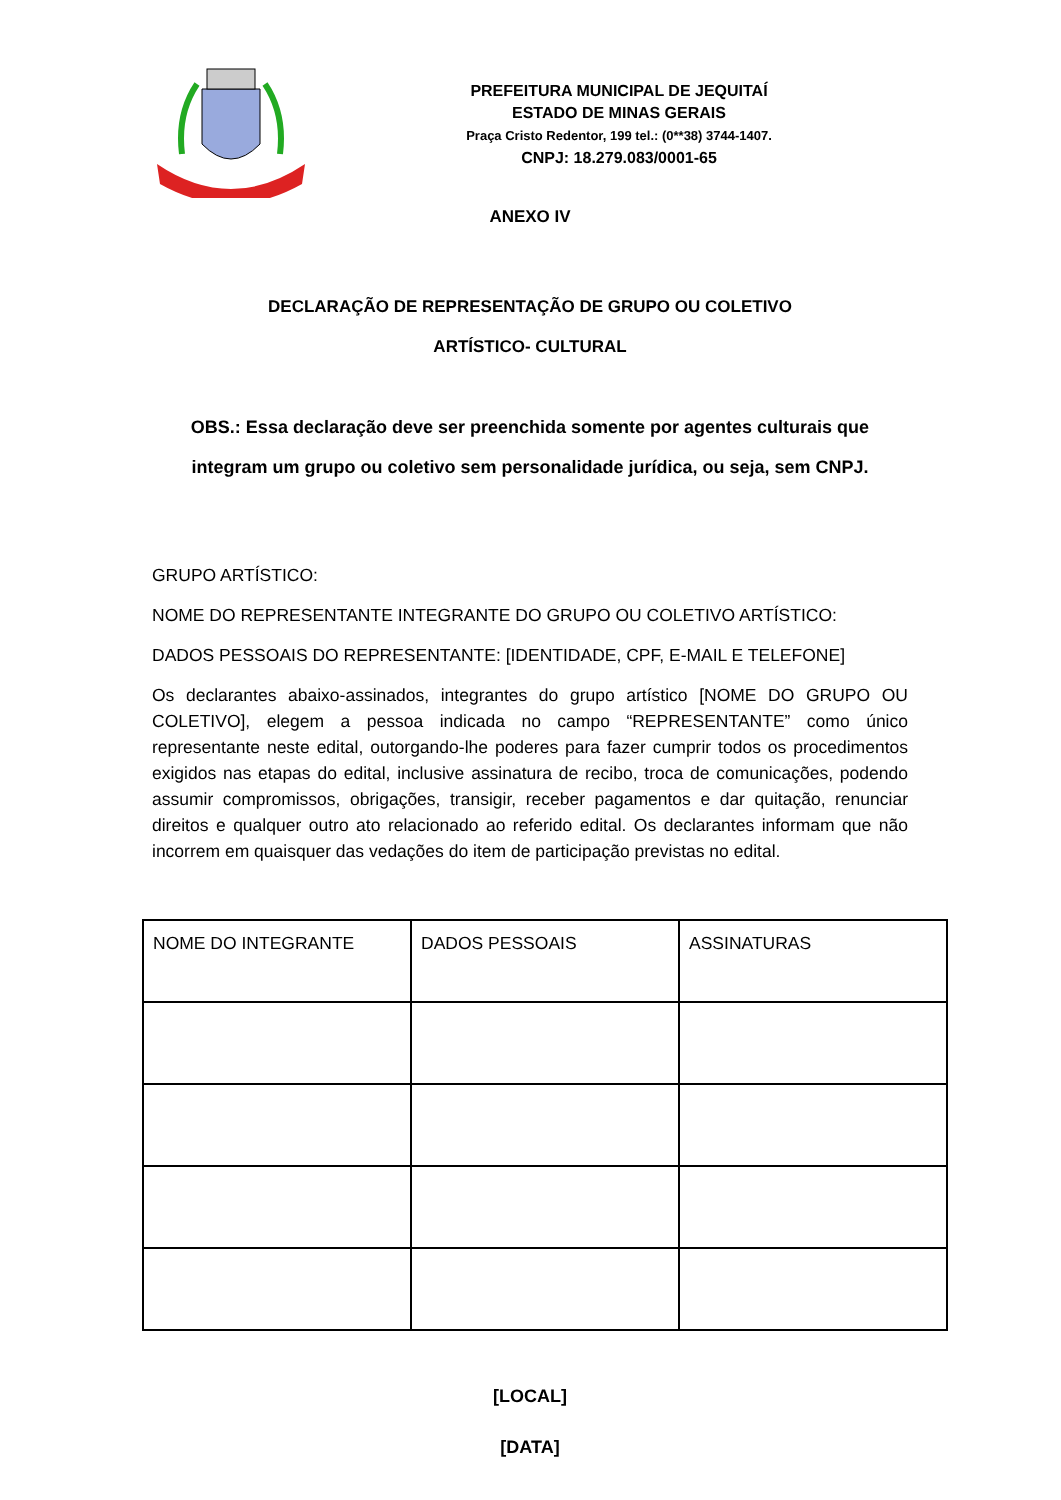PREFEITURA MUNICIPAL DE JEQUITAÍ
ESTADO DE MINAS GERAIS
Praça Cristo Redentor, 199 tel.: (0**38) 3744-1407.
CNPJ: 18.279.083/0001-65
ANEXO IV
DECLARAÇÃO DE REPRESENTAÇÃO DE GRUPO OU COLETIVO
ARTÍSTICO- CULTURAL
OBS.: Essa declaração deve ser preenchida somente por agentes culturais que integram um grupo ou coletivo sem personalidade jurídica, ou seja, sem CNPJ.
GRUPO ARTÍSTICO:
NOME DO REPRESENTANTE INTEGRANTE DO GRUPO OU COLETIVO ARTÍSTICO:
DADOS PESSOAIS DO REPRESENTANTE: [IDENTIDADE, CPF, E-MAIL E TELEFONE]
Os declarantes abaixo-assinados, integrantes do grupo artístico [NOME DO GRUPO OU COLETIVO], elegem a pessoa indicada no campo “REPRESENTANTE” como único representante neste edital, outorgando-lhe poderes para fazer cumprir todos os procedimentos exigidos nas etapas do edital, inclusive assinatura de recibo, troca de comunicações, podendo assumir compromissos, obrigações, transigir, receber pagamentos e dar quitação, renunciar direitos e qualquer outro ato relacionado ao referido edital. Os declarantes informam que não incorrem em quaisquer das vedações do item de participação previstas no edital.
| NOME DO INTEGRANTE | DADOS PESSOAIS | ASSINATURAS |
[LOCAL]
[DATA]